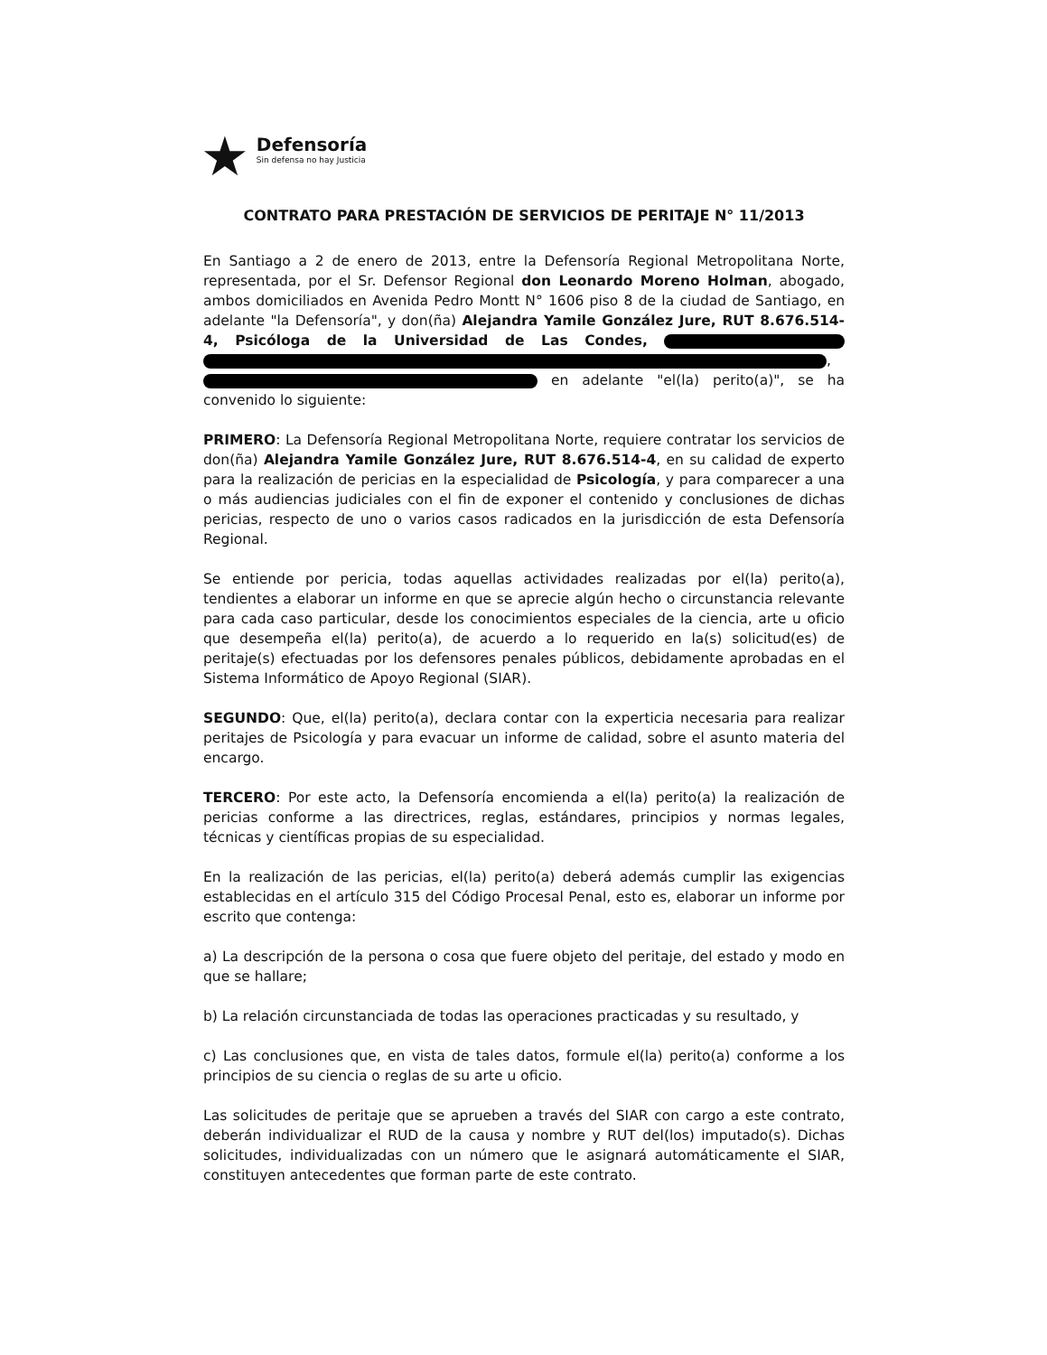★
Defensoría
Sin defensa no hay Justicia
CONTRATO PARA PRESTACIÓN DE SERVICIOS DE PERITAJE N° 11/2013
En Santiago a 2 de enero de 2013, entre la Defensoría Regional Metropolitana Norte, representada, por el Sr. Defensor Regional don Leonardo Moreno Holman, abogado, ambos domiciliados en Avenida Pedro Montt N° 1606 piso 8 de la ciudad de Santiago, en adelante "la Defensoría", y don(ña) Alejandra Yamile González Jure, RUT 8.676.514-4, Psicóloga de la Universidad de Las Condes, , en adelante "el(la) perito(a)", se ha convenido lo siguiente:
PRIMERO: La Defensoría Regional Metropolitana Norte, requiere contratar los servicios de don(ña) Alejandra Yamile González Jure, RUT 8.676.514-4, en su calidad de experto para la realización de pericias en la especialidad de Psicología, y para comparecer a una o más audiencias judiciales con el fin de exponer el contenido y conclusiones de dichas pericias, respecto de uno o varios casos radicados en la jurisdicción de esta Defensoría Regional.
Se entiende por pericia, todas aquellas actividades realizadas por el(la) perito(a), tendientes a elaborar un informe en que se aprecie algún hecho o circunstancia relevante para cada caso particular, desde los conocimientos especiales de la ciencia, arte u oficio que desempeña el(la) perito(a), de acuerdo a lo requerido en la(s) solicitud(es) de peritaje(s) efectuadas por los defensores penales públicos, debidamente aprobadas en el Sistema Informático de Apoyo Regional (SIAR).
SEGUNDO: Que, el(la) perito(a), declara contar con la experticia necesaria para realizar peritajes de Psicología y para evacuar un informe de calidad, sobre el asunto materia del encargo.
TERCERO: Por este acto, la Defensoría encomienda a el(la) perito(a) la realización de pericias conforme a las directrices, reglas, estándares, principios y normas legales, técnicas y científicas propias de su especialidad.
En la realización de las pericias, el(la) perito(a) deberá además cumplir las exigencias establecidas en el artículo 315 del Código Procesal Penal, esto es, elaborar un informe por escrito que contenga:
a) La descripción de la persona o cosa que fuere objeto del peritaje, del estado y modo en que se hallare;
b) La relación circunstanciada de todas las operaciones practicadas y su resultado, y
c) Las conclusiones que, en vista de tales datos, formule el(la) perito(a) conforme a los principios de su ciencia o reglas de su arte u oficio.
Las solicitudes de peritaje que se aprueben a través del SIAR con cargo a este contrato, deberán individualizar el RUD de la causa y nombre y RUT del(los) imputado(s). Dichas solicitudes, individualizadas con un número que le asignará automáticamente el SIAR, constituyen antecedentes que forman parte de este contrato.